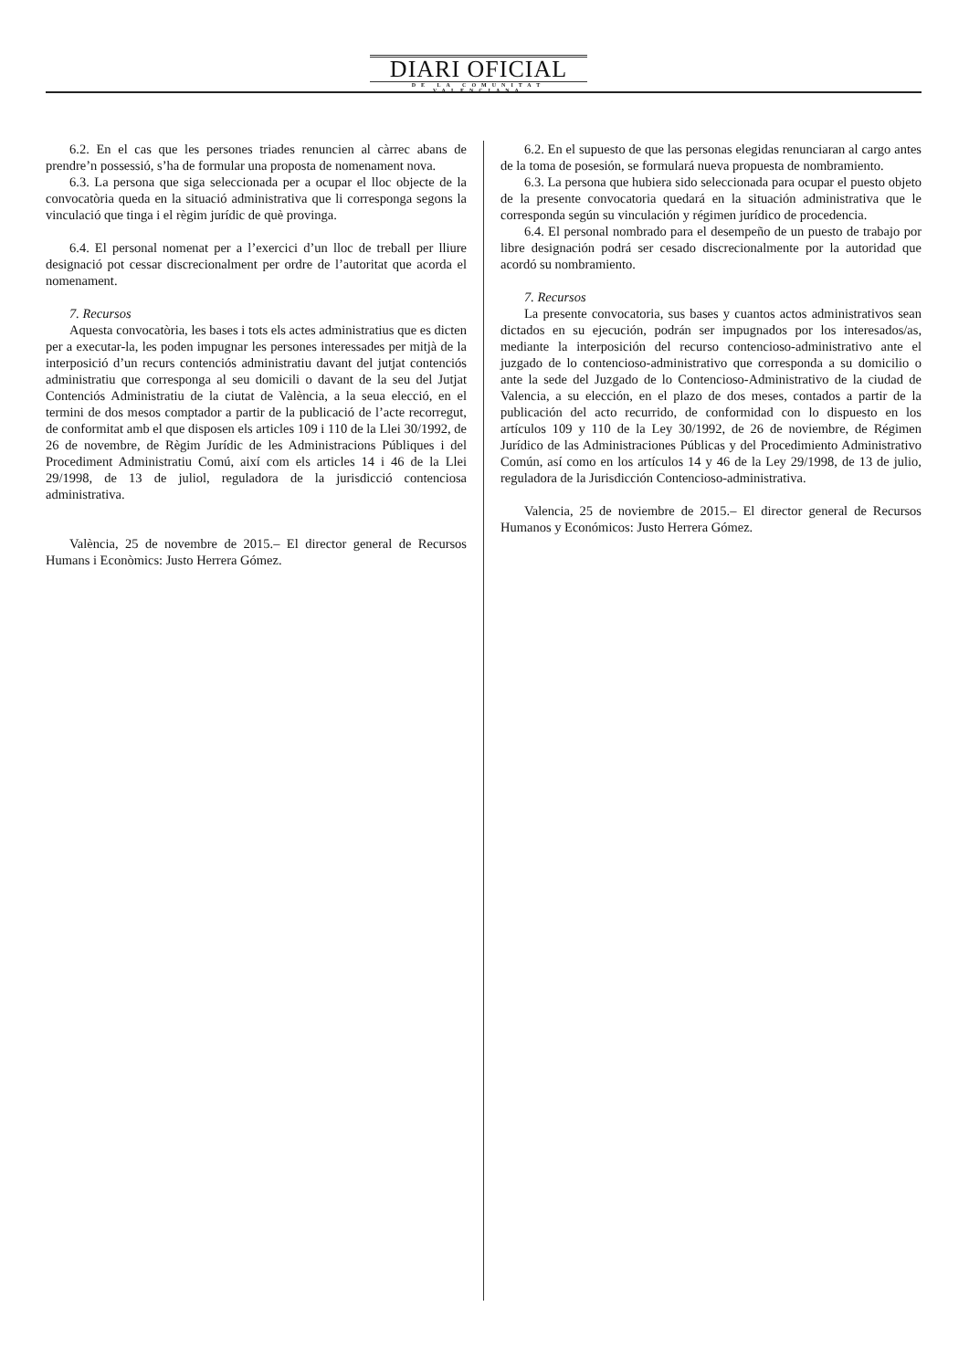DIARI OFICIAL
DE LA COMUNITAT VALENCIANA
6.2. En el cas que les persones triades renuncien al càrrec abans de prendre’n possessió, s’ha de formular una proposta de nomenament nova.
6.3. La persona que siga seleccionada per a ocupar el lloc objecte de la convocatòria queda en la situació administrativa que li corresponga segons la vinculació que tinga i el règim jurídic de què provinga.
6.4. El personal nomenat per a l’exercici d’un lloc de treball per lliure designació pot cessar discrecionalment per ordre de l’autoritat que acorda el nomenament.
7. Recursos
Aquesta convocatòria, les bases i tots els actes administratius que es dicten per a executar-la, les poden impugnar les persones interessades per mitjà de la interposició d’un recurs contenciós administratiu davant del jutjat contenciós administratiu que corresponga al seu domicili o davant de la seu del Jutjat Contenciós Administratiu de la ciutat de València, a la seua elecció, en el termini de dos mesos comptador a partir de la publicació de l’acte recorregut, de conformitat amb el que disposen els articles 109 i 110 de la Llei 30/1992, de 26 de novembre, de Règim Jurídic de les Administracions Públiques i del Procediment Administratiu Comú, així com els articles 14 i 46 de la Llei 29/1998, de 13 de juliol, reguladora de la jurisdicció contenciosa administrativa.
València, 25 de novembre de 2015.– El director general de Recursos Humans i Econòmics: Justo Herrera Gómez.
6.2. En el supuesto de que las personas elegidas renunciaran al cargo antes de la toma de posesión, se formulará nueva propuesta de nombramiento.
6.3. La persona que hubiera sido seleccionada para ocupar el puesto objeto de la presente convocatoria quedará en la situación administrativa que le corresponda según su vinculación y régimen jurídico de procedencia.
6.4. El personal nombrado para el desempeño de un puesto de trabajo por libre designación podrá ser cesado discrecionalmente por la autoridad que acordó su nombramiento.
7. Recursos
La presente convocatoria, sus bases y cuantos actos administrativos sean dictados en su ejecución, podrán ser impugnados por los interesados/as, mediante la interposición del recurso contencioso-administrativo ante el juzgado de lo contencioso-administrativo que corresponda a su domicilio o ante la sede del Juzgado de lo Contencioso-Administrativo de la ciudad de Valencia, a su elección, en el plazo de dos meses, contados a partir de la publicación del acto recurrido, de conformidad con lo dispuesto en los artículos 109 y 110 de la Ley 30/1992, de 26 de noviembre, de Régimen Jurídico de las Administraciones Públicas y del Procedimiento Administrativo Común, así como en los artículos 14 y 46 de la Ley 29/1998, de 13 de julio, reguladora de la Jurisdicción Contencioso-administrativa.
Valencia, 25 de noviembre de 2015.– El director general de Recursos Humanos y Económicos: Justo Herrera Gómez.